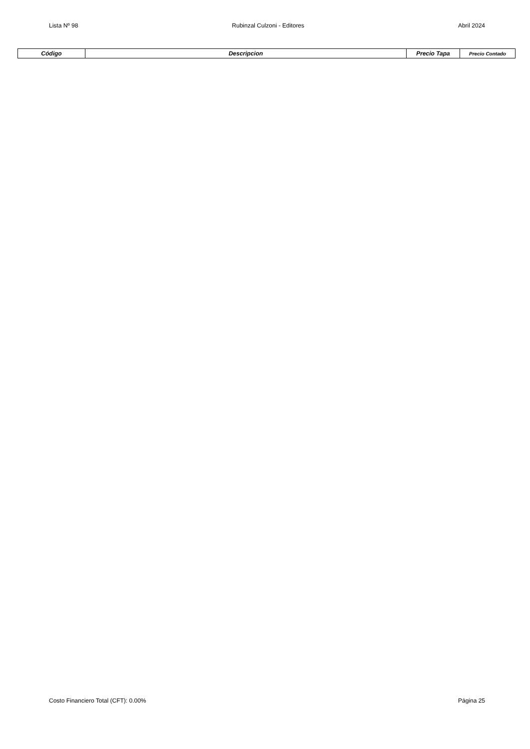Lista Nº 98 Rubinzal Culzoni - Editores Abril 2024
| Código | Descripcion | Precio Tapa | Precio Contado |
| --- | --- | --- | --- |
Costo Financiero Total (CFT): 0.00% Página 25